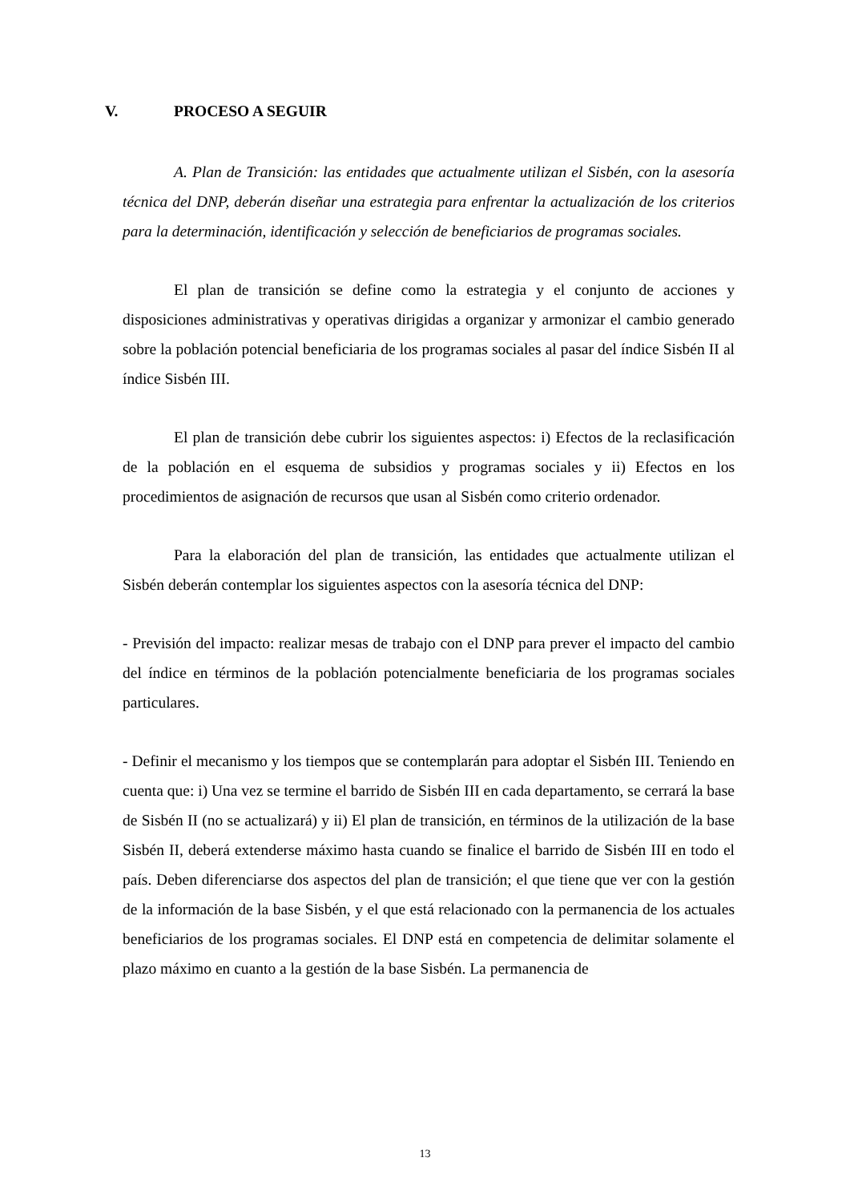V. PROCESO A SEGUIR
A. Plan de Transición: las entidades que actualmente utilizan el Sisbén, con la asesoría técnica del DNP, deberán diseñar una estrategia para enfrentar la actualización de los criterios para la determinación, identificación y selección de beneficiarios de programas sociales.
El plan de transición se define como la estrategia y el conjunto de acciones y disposiciones administrativas y operativas dirigidas a organizar y armonizar el cambio generado sobre la población potencial beneficiaria de los programas sociales al pasar del índice Sisbén II al índice Sisbén III.
El plan de transición debe cubrir los siguientes aspectos: i) Efectos de la reclasificación de la población en el esquema de subsidios y programas sociales y ii) Efectos en los procedimientos de asignación de recursos que usan al Sisbén como criterio ordenador.
Para la elaboración del plan de transición, las entidades que actualmente utilizan el Sisbén deberán contemplar los siguientes aspectos con la asesoría técnica del DNP:
- Previsión del impacto: realizar mesas de trabajo con el DNP para prever el impacto del cambio del índice en términos de la población potencialmente beneficiaria de los programas sociales particulares.
- Definir el mecanismo y los tiempos que se contemplarán para adoptar el Sisbén III. Teniendo en cuenta que: i) Una vez se termine el barrido de Sisbén III en cada departamento, se cerrará la base de Sisbén II (no se actualizará) y ii) El plan de transición, en términos de la utilización de la base Sisbén II, deberá extenderse máximo hasta cuando se finalice el barrido de Sisbén III en todo el país. Deben diferenciarse dos aspectos del plan de transición; el que tiene que ver con la gestión de la información de la base Sisbén, y el que está relacionado con la permanencia de los actuales beneficiarios de los programas sociales. El DNP está en competencia de delimitar solamente el plazo máximo en cuanto a la gestión de la base Sisbén. La permanencia de
13